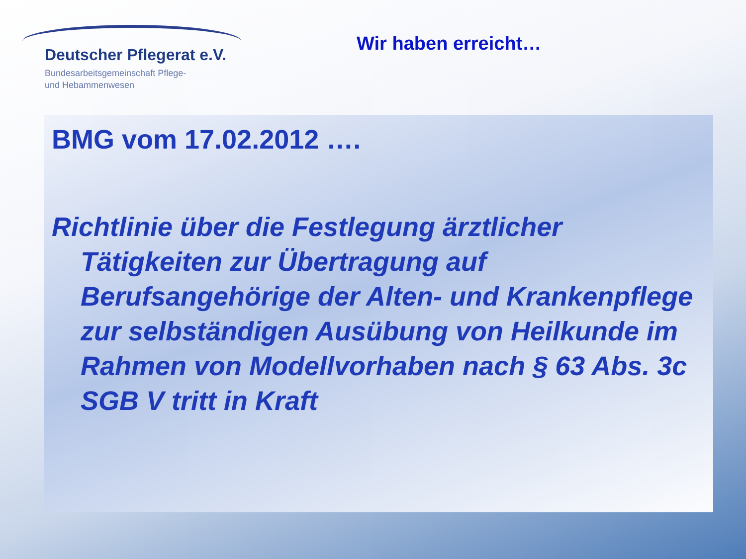Deutscher Pflegerat e.V.
Bundesarbeitsgemeinschaft Pflege-
und Hebammenwesen
Wir haben erreicht…
BMG vom 17.02.2012 ….
Richtlinie über die Festlegung ärztlicher Tätigkeiten zur Übertragung auf Berufsangehörige der Alten- und Krankenpflege zur selbständigen Ausübung von Heilkunde im Rahmen von Modellvorhaben nach § 63 Abs. 3c SGB V tritt in Kraft